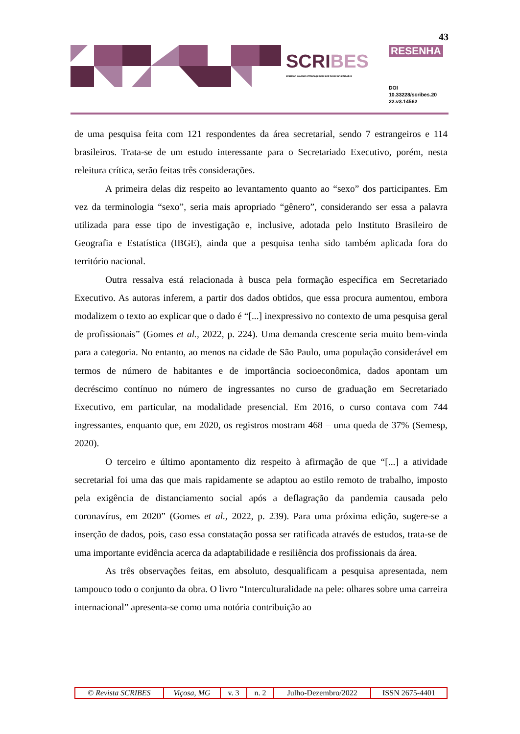43
SCRIBES
Brazilian Journal of Management and Secretarial Studies
RESENHA
DOI
10.33228/scribes.20
22.v3.14562
de uma pesquisa feita com 121 respondentes da área secretarial, sendo 7 estrangeiros e 114 brasileiros. Trata-se de um estudo interessante para o Secretariado Executivo, porém, nesta releitura crítica, serão feitas três considerações.
A primeira delas diz respeito ao levantamento quanto ao “sexo” dos participantes. Em vez da terminologia “sexo”, seria mais apropriado “gênero”, considerando ser essa a palavra utilizada para esse tipo de investigação e, inclusive, adotada pelo Instituto Brasileiro de Geografia e Estatística (IBGE), ainda que a pesquisa tenha sido também aplicada fora do território nacional.
Outra ressalva está relacionada à busca pela formação específica em Secretariado Executivo. As autoras inferem, a partir dos dados obtidos, que essa procura aumentou, embora modalizem o texto ao explicar que o dado é “[...] inexpressivo no contexto de uma pesquisa geral de profissionais” (Gomes et al., 2022, p. 224). Uma demanda crescente seria muito bem-vinda para a categoria. No entanto, ao menos na cidade de São Paulo, uma população considerável em termos de número de habitantes e de importância socioeconômica, dados apontam um decréscimo contínuo no número de ingressantes no curso de graduação em Secretariado Executivo, em particular, na modalidade presencial. Em 2016, o curso contava com 744 ingressantes, enquanto que, em 2020, os registros mostram 468 – uma queda de 37% (Semesp, 2020).
O terceiro e último apontamento diz respeito à afirmação de que “[...] a atividade secretarial foi uma das que mais rapidamente se adaptou ao estilo remoto de trabalho, imposto pela exigência de distanciamento social após a deflagração da pandemia causada pelo coronavírus, em 2020” (Gomes et al., 2022, p. 239). Para uma próxima edição, sugere-se a inserção de dados, pois, caso essa constatação possa ser ratificada através de estudos, trata-se de uma importante evidência acerca da adaptabilidade e resiliência dos profissionais da área.
As três observações feitas, em absoluto, desqualificam a pesquisa apresentada, nem tampouco todo o conjunto da obra. O livro “Interculturalidade na pele: olhares sobre uma carreira internacional” apresenta-se como uma notória contribuição ao
| © Revista SCRIBES | Viçosa, MG | v. 3 | n. 2 | Julho-Dezembro/2022 | ISSN 2675-4401 |